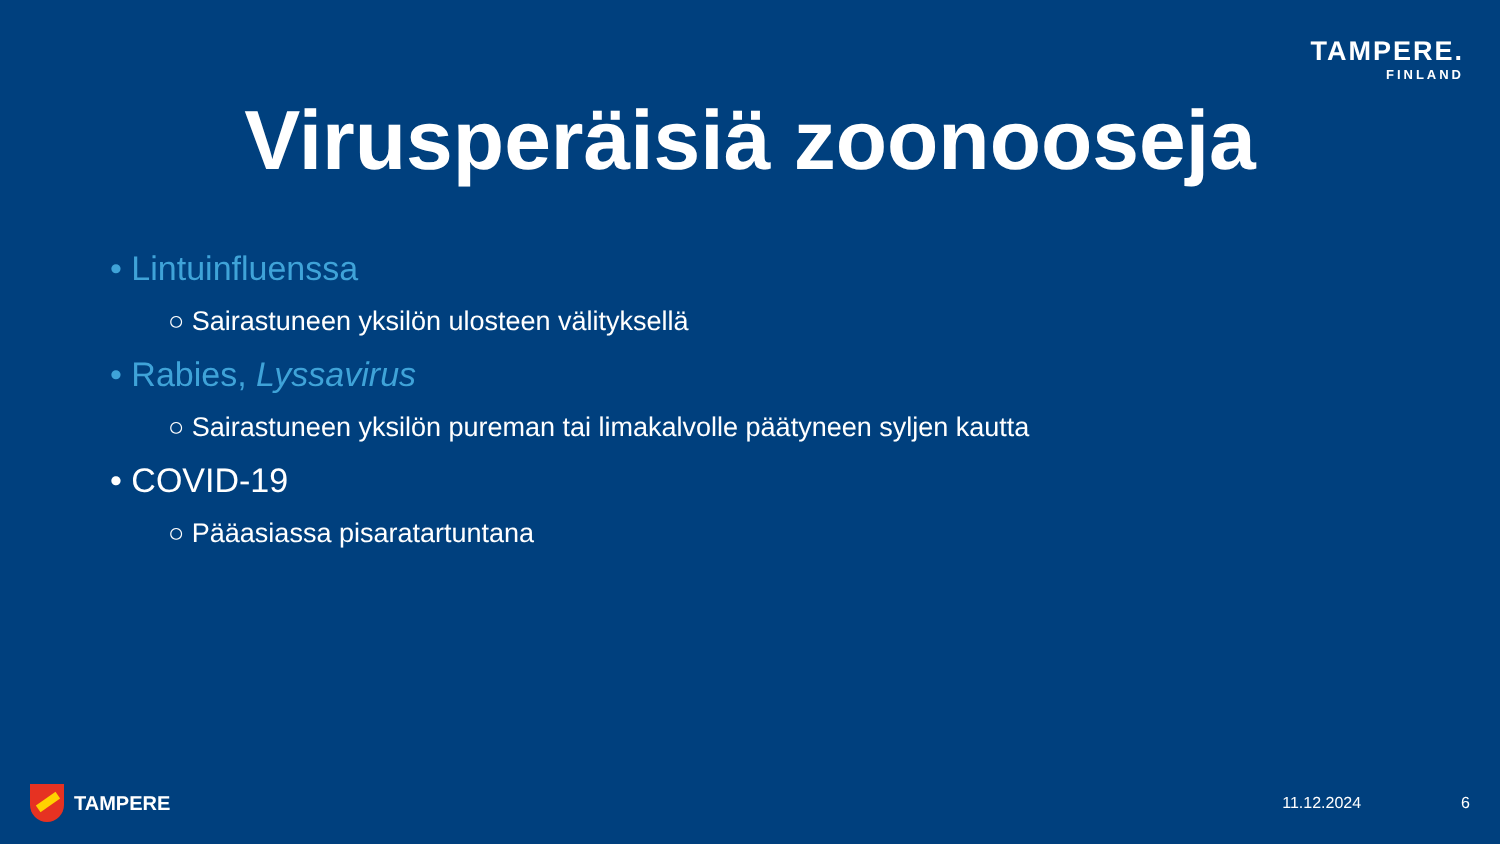TAMPERE.
FINLAND
Virusperäisiä zoonooseja
• Lintuinfluenssa
○ Sairastuneen yksilön ulosteen välityksellä
• Rabies, Lyssavirus
○ Sairastuneen yksilön pureman tai limakalvolle päätyneen syljen kautta
• COVID-19
○ Pääasiassa pisaratartuntana
TAMPERE 11.12.2024 6